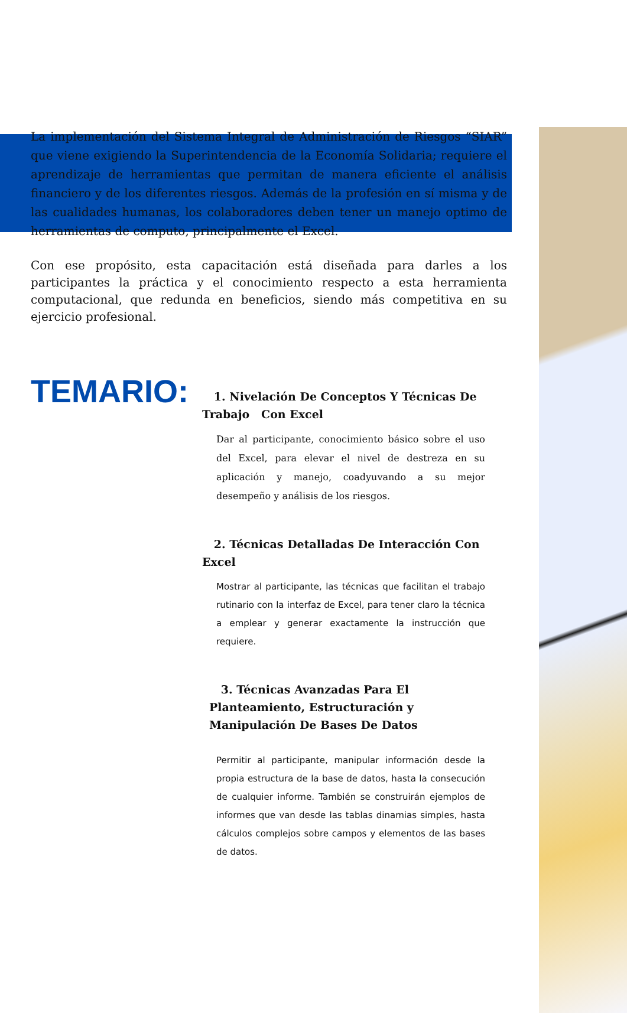La implementación del Sistema Integral de Administración de Riesgos “SIAR” que viene exigiendo la Superintendencia de la Economía Solidaria; requiere el aprendizaje de herramientas que permitan de manera eficiente el análisis financiero y de los diferentes riesgos. Además de la profesión en sí misma y de las cualidades humanas, los colaboradores deben tener un manejo optimo de herramientas de computo, principalmente el Excel.
Con ese propósito, esta capacitación está diseñada para darles a los participantes la práctica y el conocimiento respecto a esta herramienta computacional, que redunda en beneficios, siendo más competitiva en su ejercicio profesional.
TEMARIO:
1. Nivelación De Conceptos Y Técnicas De Trabajo Con Excel
Dar al participante, conocimiento básico sobre el uso del Excel, para elevar el nivel de destreza en su aplicación y manejo, coadyuvando a su mejor desempeño y análisis de los riesgos.
2. Técnicas Detalladas De Interacción Con Excel
Mostrar al participante, las técnicas que facilitan el trabajo rutinario con la interfaz de Excel, para tener claro la técnica a emplear y generar exactamente la instrucción que requiere.
3. Técnicas Avanzadas Para El Planteamiento, Estructuración y Manipulación De Bases De Datos
Permitir al participante, manipular información desde la propia estructura de la base de datos, hasta la consecución de cualquier informe. También se construirán ejemplos de informes que van desde las tablas dinamias simples, hasta cálculos complejos sobre campos y elementos de las bases de datos.